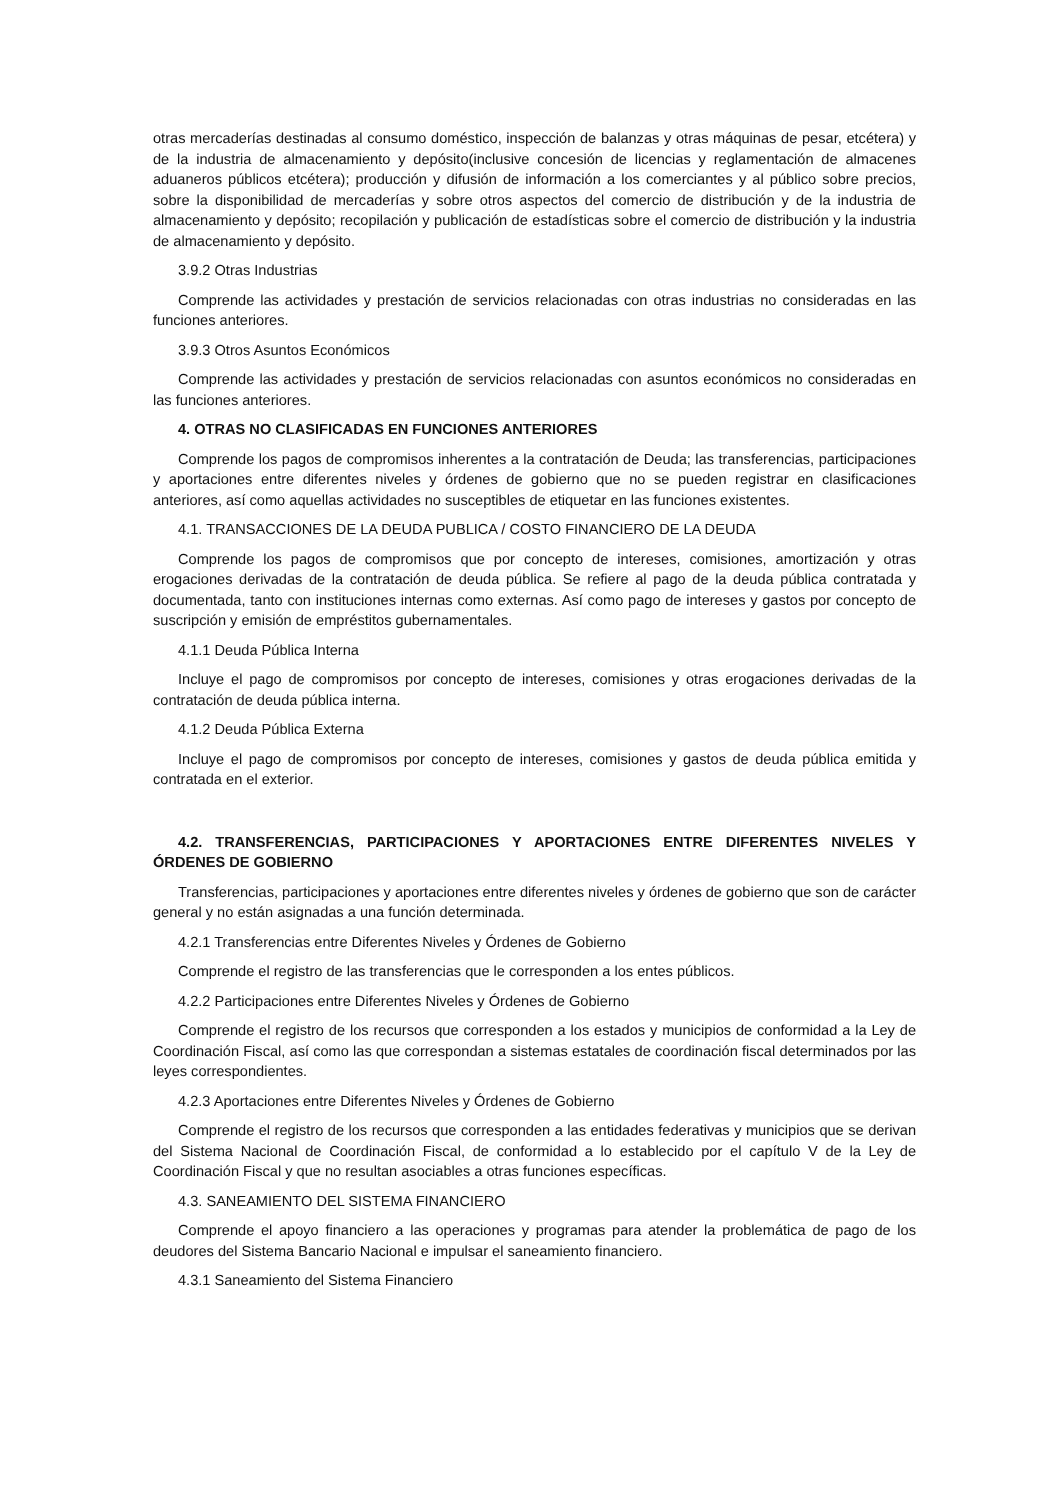otras mercaderías destinadas al consumo doméstico, inspección de balanzas y otras máquinas de pesar, etcétera) y de la industria de almacenamiento y depósito(inclusive concesión de licencias y reglamentación de almacenes aduaneros públicos etcétera); producción y difusión de información a los comerciantes y al público sobre precios, sobre la disponibilidad de mercaderías y sobre otros aspectos del comercio de distribución y de la industria de almacenamiento y depósito; recopilación y publicación de estadísticas sobre el comercio de distribución y la industria de almacenamiento y depósito.
3.9.2 Otras Industrias
Comprende las actividades y prestación de servicios relacionadas con otras industrias no consideradas en las funciones anteriores.
3.9.3 Otros Asuntos Económicos
Comprende las actividades y prestación de servicios relacionadas con asuntos económicos no consideradas en las funciones anteriores.
4. OTRAS NO CLASIFICADAS EN FUNCIONES ANTERIORES
Comprende los pagos de compromisos inherentes a la contratación de Deuda; las transferencias, participaciones y aportaciones entre diferentes niveles y órdenes de gobierno que no se pueden registrar en clasificaciones anteriores, así como aquellas actividades no susceptibles de etiquetar en las funciones existentes.
4.1. TRANSACCIONES DE LA DEUDA PUBLICA / COSTO FINANCIERO DE LA DEUDA
Comprende los pagos de compromisos que por concepto de intereses, comisiones, amortización y otras erogaciones derivadas de la contratación de deuda pública. Se refiere al pago de la deuda pública contratada y documentada, tanto con instituciones internas como externas. Así como pago de intereses y gastos por concepto de suscripción y emisión de empréstitos gubernamentales.
4.1.1 Deuda Pública Interna
Incluye el pago de compromisos por concepto de intereses, comisiones y otras erogaciones derivadas de la contratación de deuda pública interna.
4.1.2 Deuda Pública Externa
Incluye el pago de compromisos por concepto de intereses, comisiones y gastos de deuda pública emitida y contratada en el exterior.
4.2. TRANSFERENCIAS, PARTICIPACIONES Y APORTACIONES ENTRE DIFERENTES NIVELES Y ÓRDENES DE GOBIERNO
Transferencias, participaciones y aportaciones entre diferentes niveles y órdenes de gobierno que son de carácter general y no están asignadas a una función determinada.
4.2.1 Transferencias entre Diferentes Niveles y Órdenes de Gobierno
Comprende el registro de las transferencias que le corresponden a los entes públicos.
4.2.2 Participaciones entre Diferentes Niveles y Órdenes de Gobierno
Comprende el registro de los recursos que corresponden a los estados y municipios de conformidad a la Ley de Coordinación Fiscal, así como las que correspondan a sistemas estatales de coordinación fiscal determinados por las leyes correspondientes.
4.2.3 Aportaciones entre Diferentes Niveles y Órdenes de Gobierno
Comprende el registro de los recursos que corresponden a las entidades federativas y municipios que se derivan del Sistema Nacional de Coordinación Fiscal, de conformidad a lo establecido por el capítulo V de la Ley de Coordinación Fiscal y que no resultan asociables a otras funciones específicas.
4.3. SANEAMIENTO DEL SISTEMA FINANCIERO
Comprende el apoyo financiero a las operaciones y programas para atender la problemática de pago de los deudores del Sistema Bancario Nacional e impulsar el saneamiento financiero.
4.3.1 Saneamiento del Sistema Financiero